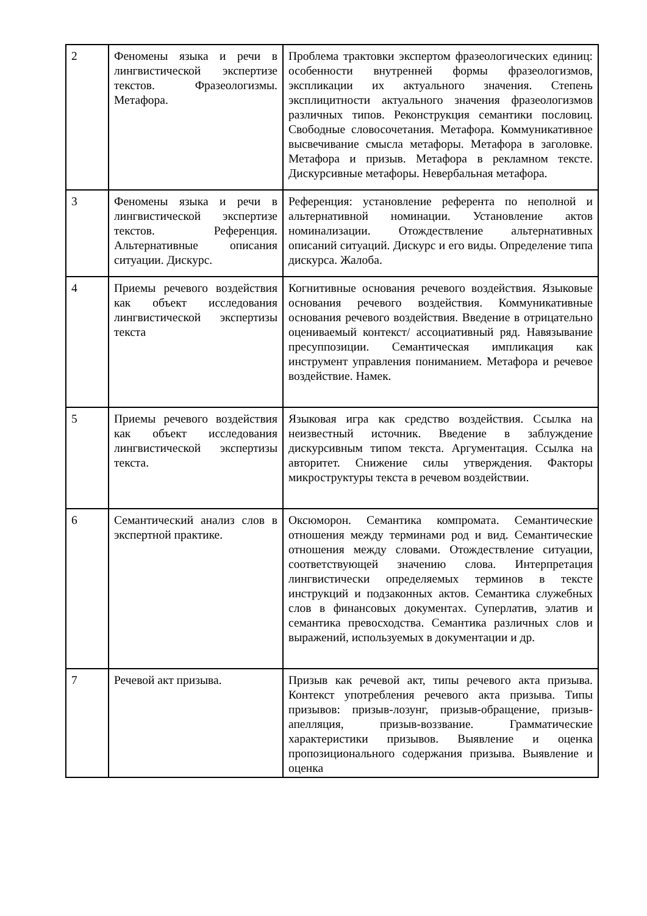| 2 | Феномены языка и речи в лингвистической экспертизе текстов. Фразеологизмы. Метафора. | Проблема трактовки экспертом фразеологических единиц: особенности внутренней формы фразеологизмов, экспликации их актуального значения. Степень эксплицитности актуального значения фразеологизмов различных типов. Реконструкция семантики пословиц. Свободные словосочетания. Метафора. Коммуникативное высвечивание смысла метафоры. Метафора в заголовке. Метафора и призыв. Метафора в рекламном тексте. Дискурсивные метафоры. Невербальная метафора. |
| 3 | Феномены языка и речи в лингвистической экспертизе текстов. Референция. Альтернативные описания ситуации. Дискурс. | Референция: установление референта по неполной и альтернативной номинации. Установление актов номинализации. Отождествление альтернативных описаний ситуаций. Дискурс и его виды. Определение типа дискурса. Жалоба. |
| 4 | Приемы речевого воздействия как объект исследования лингвистической экспертизы текста | Когнитивные основания речевого воздействия. Языковые основания речевого воздействия. Коммуникативные основания речевого воздействия. Введение в отрицательно оцениваемый контекст/ ассоциативный ряд. Навязывание пресуппозиции. Семантическая импликация как инструмент управления пониманием. Метафора и речевое воздействие. Намек. |
| 5 | Приемы речевого воздействия как объект исследования лингвистической экспертизы текста. | Языковая игра как средство воздействия. Ссылка на неизвестный источник. Введение в заблуждение дискурсивным типом текста. Аргументация. Ссылка на авторитет. Снижение силы утверждения. Факторы микроструктуры текста в речевом воздействии. |
| 6 | Семантический анализ слов в экспертной практике. | Оксюморон. Семантика компромата. Семантические отношения между терминами род и вид. Семантические отношения между словами. Отождествление ситуации, соответствующей значению слова. Интерпретация лингвистически определяемых терминов в тексте инструкций и подзаконных актов. Семантика служебных слов в финансовых документах. Суперлатив, элатив и семантика превосходства. Семантика различных слов и выражений, используемых в документации и др. |
| 7 | Речевой акт призыва. | Призыв как речевой акт, типы речевого акта призыва. Контекст употребления речевого акта призыва. Типы призывов: призыв-лозунг, призыв-обращение, призыв-апелляция, призыв-воззвание. Грамматические характеристики призывов. Выявление и оценка пропозиционального содержания призыва. Выявление и оценка |